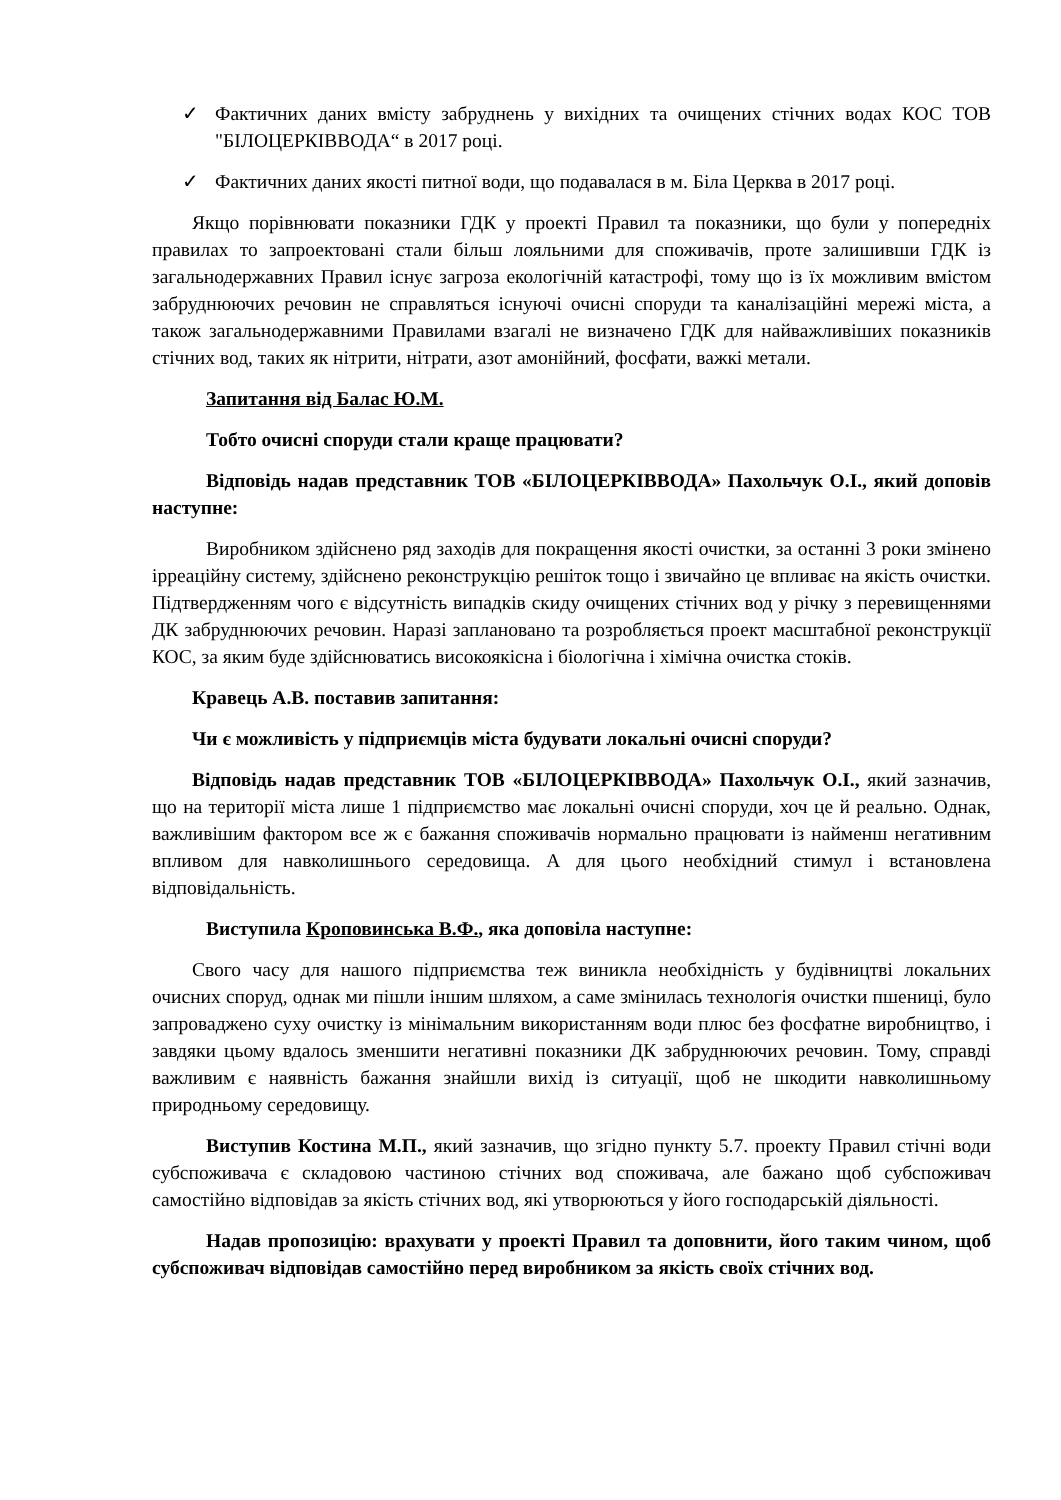✓ Фактичних даних вмісту забруднень у вихідних та очищених стічних водах КОС ТОВ "БІЛОЦЕРКІВВОДА“ в 2017 році.
✓ Фактичних даних якості питної води, що подавалася в м. Біла Церква в 2017 році.
Якщо порівнювати показники ГДК у проекті Правил та показники, що були у попередніх правилах то запроектовані стали більш лояльними для споживачів, проте залишивши ГДК із загальнодержавних Правил існує загроза екологічній катастрофі, тому що із їх можливим вмістом забруднюючих речовин не справляться існуючі очисні споруди та каналізаційні мережі міста, а також загальнодержавними Правилами взагалі не визначено ГДК для найважливіших показників стічних вод, таких як нітрити, нітрати, азот амонійний, фосфати, важкі метали.
Запитання від Балас Ю.М.
Тобто очисні споруди стали краще працювати?
Відповідь надав представник ТОВ «БІЛОЦЕРКІВВОДА» Пахольчук О.І., який доповів наступне:
Виробником здійснено ряд заходів для покращення якості очистки, за останні 3 роки змінено ірреаційну систему, здійснено реконструкцію решіток тощо і звичайно це впливає на якість очистки. Підтвердженням чого є відсутність випадків скиду очищених стічних вод у річку з перевищеннями ДК забруднюючих речовин. Наразі заплановано та розробляється проект масштабної реконструкції КОС, за яким буде здійснюватись високоякісна і біологічна і хімічна очистка стоків.
Кравець А.В. поставив запитання:
Чи є можливість у підприємців міста будувати локальні очисні споруди?
Відповідь надав представник ТОВ «БІЛОЦЕРКІВВОДА» Пахольчук О.І., який зазначив, що на території міста лише 1 підприємство має локальні очисні споруди, хоч це й реально. Однак, важливішим фактором все ж є бажання споживачів нормально працювати із найменш негативним впливом для навколишнього середовища. А для цього необхідний стимул і встановлена відповідальність.
Виступила Кроповинська В.Ф., яка доповіла наступне:
Свого часу для нашого підприємства теж виникла необхідність у будівництві локальних очисних споруд, однак ми пішли іншим шляхом, а саме змінилась технологія очистки пшениці, було запроваджено суху очистку із мінімальним використанням води плюс без фосфатне виробництво, і завдяки цьому вдалось зменшити негативні показники ДК забруднюючих речовин. Тому, справді важливим є наявність бажання знайшли вихід із ситуації, щоб не шкодити навколишньому природньому середовищу.
Виступив Костина М.П., який зазначив, що згідно пункту 5.7. проекту Правил стічні води субспоживача є складовою частиною стічних вод споживача, але бажано щоб субспоживач самостійно відповідав за якість стічних вод, які утворюються у його господарській діяльності.
Надав пропозицію: врахувати у проекті Правил та доповнити, його таким чином, щоб субспоживач відповідав самостійно перед виробником за якість своїх стічних вод.